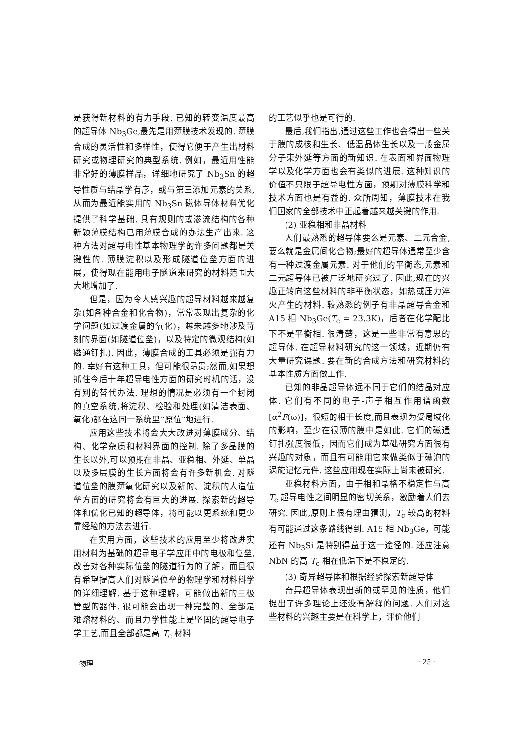是获得新材料的有力手段. 已知的转变温度最高的超导体 Nb<sub>3</sub>Ge,最先是用薄膜技术发现的. 薄膜合成的灵活性和多样性，使得它便于产生出材料研究或物理研究的典型系统. 例如，最近用性能非常好的薄膜样品，详细地研究了 Nb<sub>3</sub>Sn 的超导性质与结晶学有序，或与第三添加元素的关系,从而为最近能实用的 Nb<sub>3</sub>Sn 磁体导体材料优化提供了科学基础. 具有规则的或渗流结构的各种新颖薄膜结构已用薄膜合成的办法生产出来. 这种方法对超导电性基本物理学的许多问题都是关键性的. 薄膜淀积以及形成隧道位垒方面的进展，使得现在能用电子隧道来研究的材料范围大大地增加了.
但是，因为令人感兴趣的超导材料越来越复杂(如各种合金和化合物)，常常表现出复杂的化学问题(如过渡金属的氧化)，越来越多地涉及苛刻的界面(如隧道位垒)，以及特定的微观结构(如磁通钉扎). 因此，薄膜合成的工具必须是强有力的. 幸好有这种工具，但可能很昂贵;然而,如果想抓住今后十年超导电性方面的研究时机的话，没有别的替代办法. 理想的情况是必须有一个封闭的真空系统,将淀积、检验和处理(如清洁表面、氧化)都在这同一系统里“原位”地进行.
应用这些技术将会大大改进对薄膜成分、结构、化学杂质和材料界面的控制. 除了多晶膜的生长以外,可以预期在非晶、亚稳相、外延、单晶以及多层膜的生长方面将会有许多新机会. 对隧道位垒的膜薄氧化研究以及新的、淀积的人造位垒方面的研究将会有巨大的进展. 探索新的超导体和优化已知的超导体，将可能以更系统和更少靠经验的方法去进行.
在实用方面，这些技术的应用至少将改进实用材料为基础的超导电子学应用中的电极和位垒,改善对各种实际位垒的隧道行为的了解，而且很有希望提高人们对隧道位垒的物理学和材料科学的详细理解. 基于这种理解，可能做出新的三极管型的器件. 很可能会出现一种完整的、全部是难熔材料的、而且力学性能上是坚固的超导电子学工艺,而且全部都是高 T<sub>c</sub> 材料
的工艺似乎也是可行的.
最后,我们指出,通过这些工作也会得出一些关于膜的成核和生长、低温晶体生长以及一般金属分子束外延等方面的新知识. 在表面和界面物理学以及化学方面也会有类似的进展. 这种知识的价值不只限于超导电性方面，预期对薄膜科学和技术方面也是有益的. 众所周知，薄膜技术在我们国家的全部技术中正起着越来越关键的作用.
(2) 亚稳相和非晶材料
人们最熟悉的超导体要么是元素、二元合金,要么就是金属间化合物;最好的超导体通常至少含有一种过渡金属元素. 对于他们的平衡态,元素和二元超导体已被广泛地研究过了. 因此,现在的兴趣正转向这些材料的非平衡状态，如热或压力淬火产生的材料. 较熟悉的例子有非晶超导合金和 A15 相 Nb<sub>3</sub>Ge(T<sub>c</sub> = 23.3K)，后者在化学配比下不是平衡相. 很清楚，这是一些非常有意思的超导体. 在超导材料研究的这一领域，近期仍有大量研究课题. 要在新的合成方法和研究材料的基本性质方面做工作.
已知的非晶超导体远不同于它们的结晶对应体. 它们有不同的电子-声子相互作用谱函数 [α<sup>2</sup>F(ω)]，很短的相干长度,而且表现为受局域化的影响，至少在很薄的膜中是如此. 它们的磁通钉扎强度很低，因而它们成为基础研究方面很有兴趣的对象，而且有可能用它来做类似于磁泡的涡旋记忆元件. 这些应用现在实际上尚未被研究.
亚稳材料方面，由于相和晶格不稳定性与高 T<sub>c</sub> 超导电性之间明显的密切关系，激励着人们去研究. 因此,原则上很有理由猜测，T<sub>c</sub> 较高的材料有可能通过这条路线得到. A15 相 Nb<sub>3</sub>Ge，可能还有 Nb<sub>3</sub>Si 是特别得益于这一途径的. 还应注意 NbN 的高 T<sub>c</sub> 相在低温下是不稳定的.
(3) 奇异超导体和根据经验探索新超导体
奇异超导体表现出新的或罕见的性质，他们提出了许多理论上还没有解释的问题. 人们对这些材料的兴趣主要是在科学上，评价他们
物理 · 25 ·